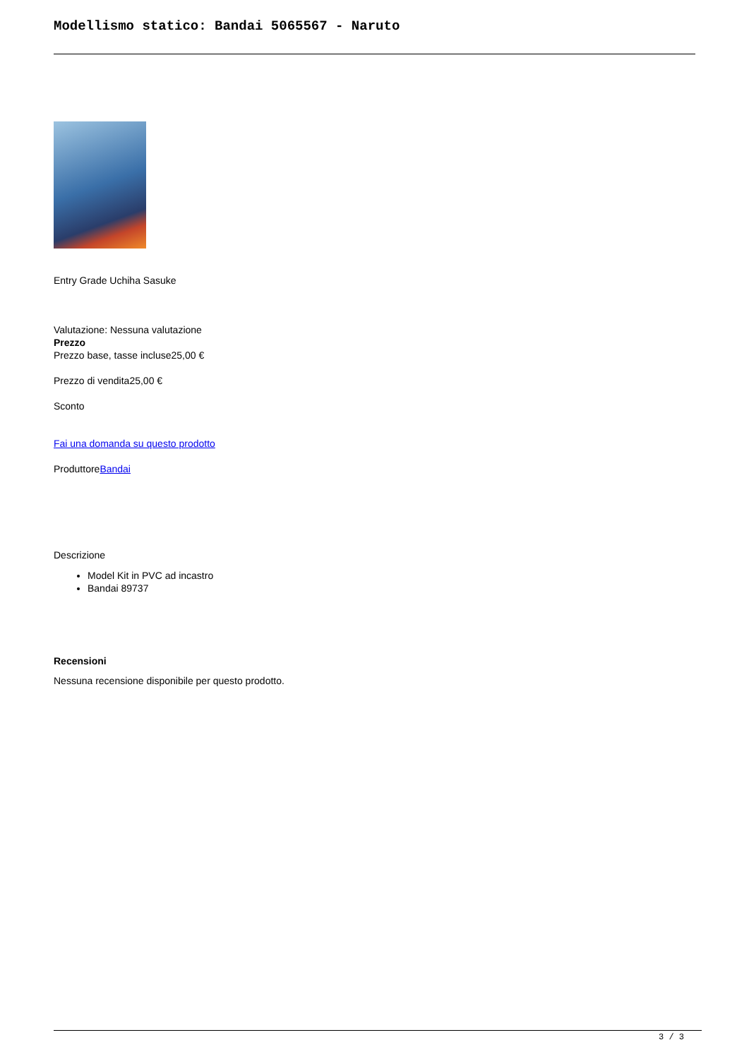Modellismo statico: Bandai 5065567 - Naruto
Entry Grade Uchiha Sasuke
Valutazione: Nessuna valutazione
Prezzo
Prezzo base, tasse incluse25,00 €
Prezzo di vendita25,00 €
Sconto
Fai una domanda su questo prodotto
ProduttoreBandai
Descrizione
Model Kit in PVC ad incastro
Bandai 89737
Recensioni
Nessuna recensione disponibile per questo prodotto.
3 / 3